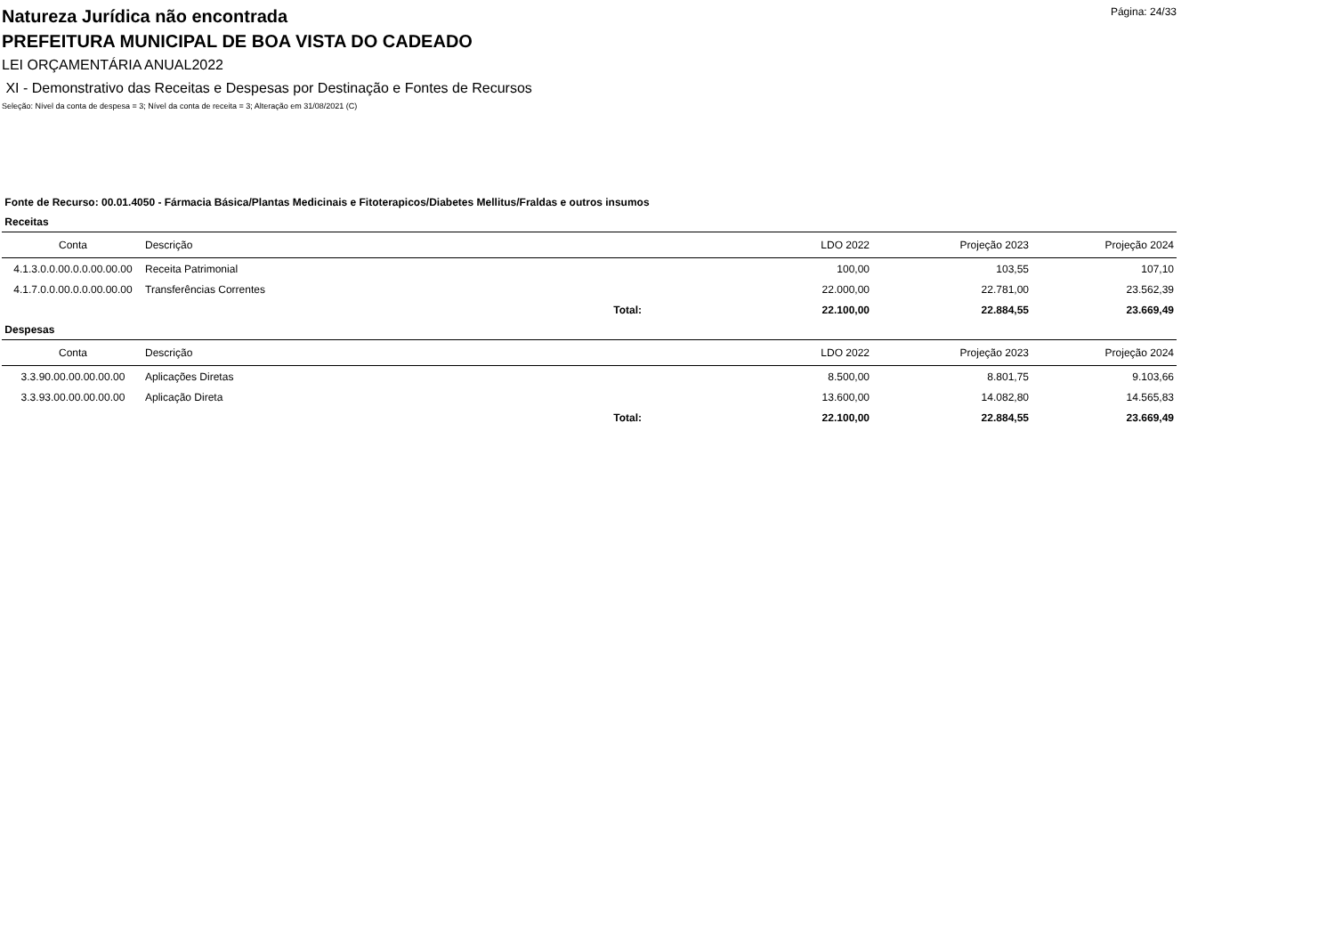Página: 24/33
Natureza Jurídica não encontrada
PREFEITURA MUNICIPAL DE BOA VISTA DO CADEADO
LEI ORÇAMENTÁRIA ANUAL2022
XI - Demonstrativo das Receitas e Despesas por Destinação e Fontes de Recursos
Seleção: Nível da conta de despesa = 3; Nível da conta de receita = 3; Alteração em 31/08/2021 (C)
Fonte de Recurso: 00.01.4050 - Fármacia Básica/Plantas Medicinais e Fitoterapicos/Diabetes Mellitus/Fraldas e outros insumos
Receitas
| Conta | Descrição | | LDO 2022 | Projeção 2023 | Projeção 2024 |
| --- | --- | --- | --- | --- | --- |
| 4.1.3.0.0.00.0.0.00.00.00 | Receita Patrimonial | | 100,00 | 103,55 | 107,10 |
| 4.1.7.0.0.00.0.0.00.00.00 | Transferências Correntes | | 22.000,00 | 22.781,00 | 23.562,39 |
| | Total: | | 22.100,00 | 22.884,55 | 23.669,49 |
Despesas
| Conta | Descrição | | LDO 2022 | Projeção 2023 | Projeção 2024 |
| --- | --- | --- | --- | --- | --- |
| 3.3.90.00.00.00.00.00 | Aplicações Diretas | | 8.500,00 | 8.801,75 | 9.103,66 |
| 3.3.93.00.00.00.00.00 | Aplicação Direta | | 13.600,00 | 14.082,80 | 14.565,83 |
| | Total: | | 22.100,00 | 22.884,55 | 23.669,49 |